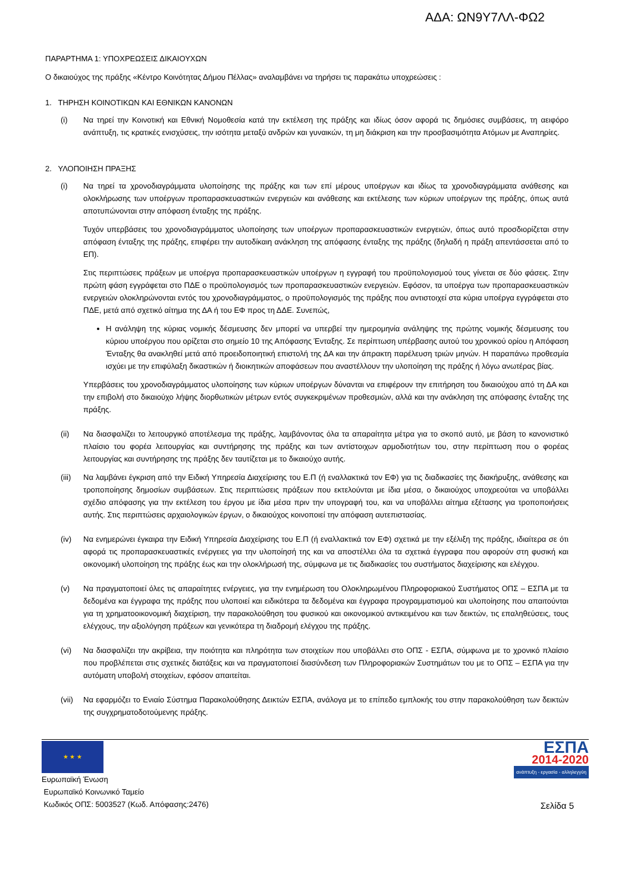ΑΔΑ: ΩΝ9Υ7ΛΛ-ΦΩ2
ΠΑΡΑΡΤΗΜΑ 1: ΥΠΟΧΡΕΩΣΕΙΣ ΔΙΚΑΙΟΥΧΩΝ
Ο δικαιούχος της πράξης «Κέντρο Κοινότητας Δήμου Πέλλας» αναλαμβάνει να τηρήσει τις παρακάτω υποχρεώσεις :
1. ΤΗΡΗΣΗ ΚΟΙΝΟΤΙΚΩΝ ΚΑΙ ΕΘΝΙΚΩΝ ΚΑΝΟΝΩΝ
(i) Να τηρεί την Κοινοτική και Εθνική Νομοθεσία κατά την εκτέλεση της πράξης και ιδίως όσον αφορά τις δημόσιες συμβάσεις, τη αειφόρο ανάπτυξη, τις κρατικές ενισχύσεις, την ισότητα μεταξύ ανδρών και γυναικών, τη μη διάκριση και την προσβασιμότητα Ατόμων με Αναπηρίες.
2. ΥΛΟΠΟΙΗΣΗ ΠΡΑΞΗΣ
(i) Να τηρεί τα χρονοδιαγράμματα υλοποίησης της πράξης και των επί μέρους υποέργων και ιδίως τα χρονοδιαγράμματα ανάθεσης και ολοκλήρωσης των υποέργων προπαρασκευαστικών ενεργειών και ανάθεσης και εκτέλεσης των κύριων υποέργων της πράξης, όπως αυτά αποτυπώνονται στην απόφαση ένταξης της πράξης.
Τυχόν υπερβάσεις του χρονοδιαγράμματος υλοποίησης των υποέργων προπαρασκευαστικών ενεργειών, όπως αυτό προσδιορίζεται στην απόφαση ένταξης της πράξης, επιφέρει την αυτοδίκαιη ανάκληση της απόφασης ένταξης της πράξης (δηλαδή η πράξη απεντάσσεται από το ΕΠ).
Στις περιπτώσεις πράξεων με υποέργα προπαρασκευαστικών υποέργων η εγγραφή του προϋπολογισμού τους γίνεται σε δύο φάσεις. Στην πρώτη φάση εγγράφεται στο ΠΔΕ ο προϋπολογισμός των προπαρασκευαστικών ενεργειών. Εφόσον, τα υποέργα των προπαρασκευαστικών ενεργειών ολοκληρώνονται εντός του χρονοδιαγράμματος, ο προϋπολογισμός της πράξης που αντιστοιχεί στα κύρια υποέργα εγγράφεται στο ΠΔΕ, μετά από σχετικό αίτημα της ΔΑ ή του ΕΦ προς τη ΔΔΕ. Συνεπώς,
Η ανάληψη της κύριας νομικής δέσμευσης δεν μπορεί να υπερβεί την ημερομηνία ανάληψης της πρώτης νομικής δέσμευσης του κύριου υποέργου που ορίζεται στο σημείο 10 της Απόφασης Ένταξης. Σε περίπτωση υπέρβασης αυτού του χρονικού ορίου η Απόφαση Ένταξης θα ανακληθεί μετά από προειδοποιητική επιστολή της ΔΑ και την άπρακτη παρέλευση τριών μηνών. Η παραπάνω προθεσμία ισχύει με την επιφύλαξη δικαστικών ή διοικητικών αποφάσεων που αναστέλλουν την υλοποίηση της πράξης ή λόγω ανωτέρας βίας.
Υπερβάσεις του χρονοδιαγράμματος υλοποίησης των κύριων υποέργων δύνανται να επιφέρουν την επιτήρηση του δικαιούχου από τη ΔΑ και την επιβολή στο δικαιούχο λήψης διορθωτικών μέτρων εντός συγκεκριμένων προθεσμιών, αλλά και την ανάκληση της απόφασης ένταξης της πράξης.
(ii) Να διασφαλίζει το λειτουργικό αποτέλεσμα της πράξης, λαμβάνοντας όλα τα απαραίτητα μέτρα για το σκοπό αυτό, με βάση το κανονιστικό πλαίσιο του φορέα λειτουργίας και συντήρησης της πράξης και των αντίστοιχων αρμοδιοτήτων του, στην περίπτωση που ο φορέας λειτουργίας και συντήρησης της πράξης δεν ταυτίζεται με το δικαιούχο αυτής.
(iii)
Να λαμβάνει έγκριση από την Ειδική Υπηρεσία Διαχείρισης του Ε.Π (ή εναλλακτικά τον ΕΦ) για τις διαδικασίες της διακήρυξης, ανάθεσης και τροποποίησης δημοσίων συμβάσεων. Στις περιπτώσεις πράξεων που εκτελούνται με ίδια μέσα, ο δικαιούχος υποχρεούται να υποβάλλει σχέδιο απόφασης για την εκτέλεση του έργου με ίδια μέσα πριν την υπογραφή του, και να υποβάλλει αίτημα εξέτασης για τροποποιήσεις αυτής. Στις περιπτώσεις αρχαιολογικών έργων, ο δικαιούχος κοινοποιεί την απόφαση αυτεπιστασίας.
(iv) Να ενημερώνει έγκαιρα την Ειδική Υπηρεσία Διαχείρισης του Ε.Π (ή εναλλακτικά τον ΕΦ) σχετικά με την εξέλιξη της πράξης, ιδιαίτερα σε ότι αφορά τις προπαρασκευαστικές ενέργειες για την υλοποίησή της και να αποστέλλει όλα τα σχετικά έγγραφα που αφορούν στη φυσική και οικονομική υλοποίηση της πράξης έως και την ολοκλήρωσή της, σύμφωνα με τις διαδικασίες του συστήματος διαχείρισης και ελέγχου.
(v) Να πραγματοποιεί όλες τις απαραίτητες ενέργειες, για την ενημέρωση του Ολοκληρωμένου Πληροφοριακού Συστήματος ΟΠΣ – ΕΣΠΑ με τα δεδομένα και έγγραφα της πράξης που υλοποιεί και ειδικότερα τα δεδομένα και έγγραφα προγραμματισμού και υλοποίησης που απαιτούνται για τη χρηματοοικονομική διαχείριση, την παρακολούθηση του φυσικού και οικονομικού αντικειμένου και των δεικτών, τις επαληθεύσεις, τους ελέγχους, την αξιολόγηση πράξεων και γενικότερα τη διαδρομή ελέγχου της πράξης.
(vi) Να διασφαλίζει την ακρίβεια, την ποιότητα και πληρότητα των στοιχείων που υποβάλλει στο ΟΠΣ - ΕΣΠΑ, σύμφωνα με το χρονικό πλαίσιο που προβλέπεται στις σχετικές διατάξεις και να πραγματοποιεί διασύνδεση των Πληροφοριακών Συστημάτων του με το ΟΠΣ – ΕΣΠΑ για την αυτόματη υποβολή στοιχείων, εφόσον απαιτείται.
(vii)
Να εφαρμόζει το Ενιαίο Σύστημα Παρακολούθησης Δεικτών ΕΣΠΑ, ανάλογα με το επίπεδο εμπλοκής του στην παρακολούθηση των δεικτών της συγχρηματοδοτούμενης πράξης.
★ ★ ★
Ευρωπαϊκή Ένωση
Ευρωπαϊκό Κοινωνικό Ταμείο
Κωδικός ΟΠΣ: 5003527 (Κωδ. Απόφασης:2476)
ΕΣΠΑ
2014-2020
ανάπτυξη - εργασία - αλληλεγγύη
Σελίδα 5